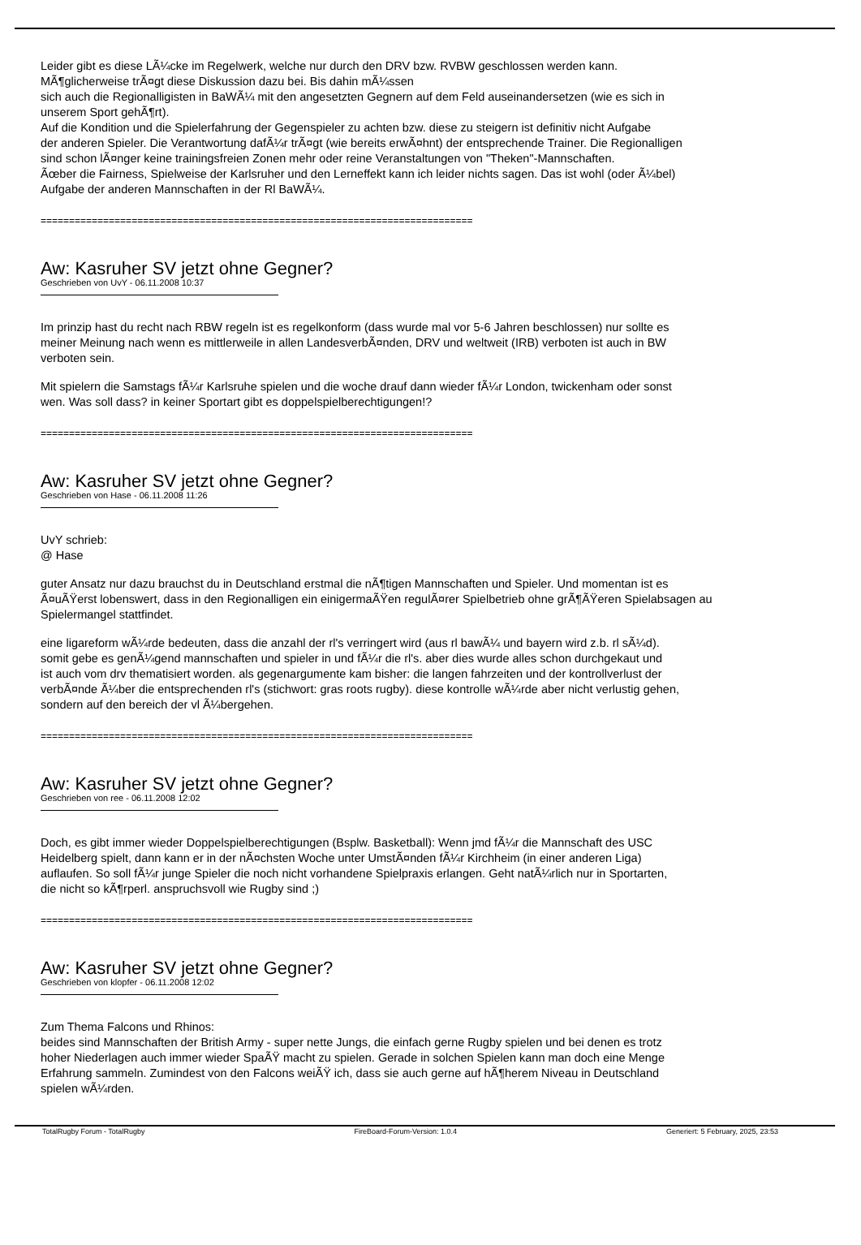Leider gibt es diese LÃ¼cke im Regelwerk, welche nur durch den DRV bzw. RVBW geschlossen werden kann.
MÃ¶glicherweise trÃ¤gt diese Diskussion dazu bei. Bis dahin mÃ¼ssen
sich auch die Regionalligisten in BaWÃ¼ mit den angesetzten Gegnern auf dem Feld auseinandersetzen (wie es sich in
unserem Sport gehÃ¶rt).
Auf die Kondition und die Spielerfahrung der Gegenspieler zu achten bzw. diese zu steigern ist definitiv nicht Aufgabe
der anderen Spieler. Die Verantwortung dafÃ¼r trÃ¤gt (wie bereits erwÃ¤hnt) der entsprechende Trainer. Die Regionalligen
sind schon lÃ¤nger keine trainingsfreien Zonen mehr oder reine Veranstaltungen von "Theken"-Mannschaften.
Ãœber die Fairness, Spielweise der Karlsruher und den Lerneffekt kann ich leider nichts sagen. Das ist wohl (oder Ã¼bel)
Aufgabe der anderen Mannschaften in der Rl BaWÃ¼.
============================================================================
Aw: Kasruher SV jetzt ohne Gegner?
Geschrieben von UvY - 06.11.2008 10:37
Im prinzip hast du recht nach RBW regeln ist es regelkonform (dass wurde mal vor 5-6 Jahren beschlossen) nur sollte es
meiner Meinung nach wenn es mittlerweile in allen LandesverbÃ¤nden, DRV und weltweit (IRB) verboten ist auch in BW
verboten sein.
Mit spielern die Samstags fÃ¼r Karlsruhe spielen und die woche drauf dann wieder fÃ¼r London, twickenham oder sonst
wen. Was soll dass? in keiner Sportart gibt es doppelspielberechtigungen!?
============================================================================
Aw: Kasruher SV jetzt ohne Gegner?
Geschrieben von Hase - 06.11.2008 11:26
UvY schrieb:
@ Hase
guter Ansatz nur dazu brauchst du in Deutschland erstmal die nÃ¶tigen Mannschaften und Spieler. Und momentan ist es
Ã¤uÃŸerst lobenswert, dass in den Regionalligen ein einigermaÃŸen regulÃ¤rer Spielbetrieb ohne grÃ¶ÃŸeren Spielabsagen au
Spielermangel stattfindet.
eine ligareform wÃ¼rde bedeuten, dass die anzahl der rl's verringert wird (aus rl bawÃ¼ und bayern wird z.b. rl sÃ¼d).
somit gebe es genÃ¼gend mannschaften und spieler in und fÃ¼r die rl's. aber dies wurde alles schon durchgekaut und
ist auch vom drv thematisiert worden. als gegenargumente kam bisher: die langen fahrzeiten und der kontrollverlust der
verbÃ¤nde Ã¼ber die entsprechenden rl's (stichwort: gras roots rugby). diese kontrolle wÃ¼rde aber nicht verlustig gehen,
sondern auf den bereich der vl Ã¼bergehen.
============================================================================
Aw: Kasruher SV jetzt ohne Gegner?
Geschrieben von ree - 06.11.2008 12:02
Doch, es gibt immer wieder Doppelspielberechtigungen (Bsplw. Basketball): Wenn jmd fÃ¼r die Mannschaft des USC
Heidelberg spielt, dann kann er in der nÃ¤chsten Woche unter UmstÃ¤nden fÃ¼r Kirchheim (in einer anderen Liga)
auflaufen. So soll fÃ¼r junge Spieler die noch nicht vorhandene Spielpraxis erlangen. Geht natÃ¼rlich nur in Sportarten,
die nicht so kÃ¶rperl. anspruchsvoll wie Rugby sind ;)
============================================================================
Aw: Kasruher SV jetzt ohne Gegner?
Geschrieben von klopfer - 06.11.2008 12:02
Zum Thema Falcons und Rhinos:
beides sind Mannschaften der British Army - super nette Jungs, die einfach gerne Rugby spielen und bei denen es trotz
hoher Niederlagen auch immer wieder SpaÃŸ macht zu spielen. Gerade in solchen Spielen kann man doch eine Menge
Erfahrung sammeln. Zumindest von den Falcons weiÃŸ ich, dass sie auch gerne auf hÃ¶herem Niveau in Deutschland
spielen wÃ¼rden.
TotalRugby Forum - TotalRugby FireBoard-Forum-Version: 1.0.4 Generiert: 5 February, 2025, 23:53